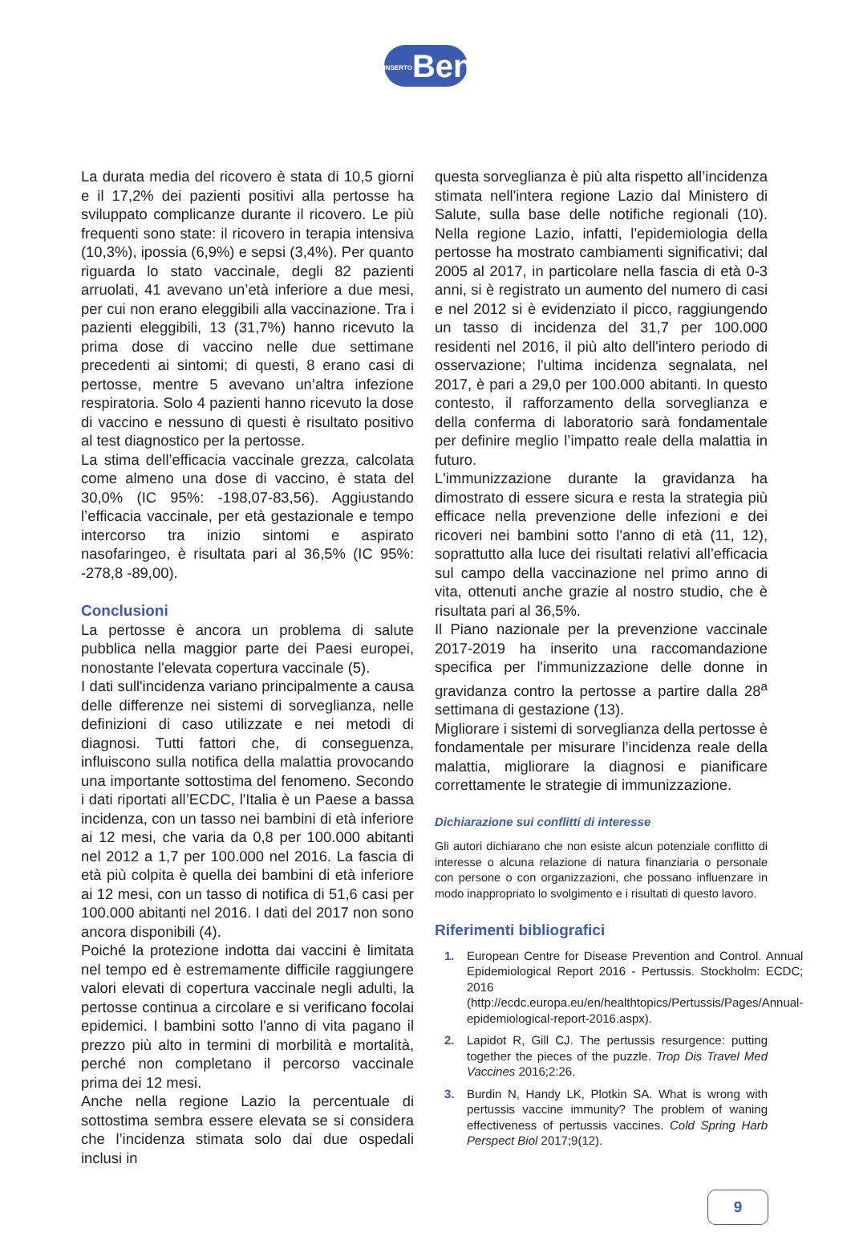INSERTOBen
La durata media del ricovero è stata di 10,5 giorni e il 17,2% dei pazienti positivi alla pertosse ha sviluppato complicanze durante il ricovero. Le più frequenti sono state: il ricovero in terapia intensiva (10,3%), ipossia (6,9%) e sepsi (3,4%). Per quanto riguarda lo stato vaccinale, degli 82 pazienti arruolati, 41 avevano un’età inferiore a due mesi, per cui non erano eleggibili alla vaccinazione. Tra i pazienti eleggibili, 13 (31,7%) hanno ricevuto la prima dose di vaccino nelle due settimane precedenti ai sintomi; di questi, 8 erano casi di pertosse, mentre 5 avevano un’altra infezione respiratoria. Solo 4 pazienti hanno ricevuto la dose di vaccino e nessuno di questi è risultato positivo al test diagnostico per la pertosse.
La stima dell’efficacia vaccinale grezza, calcolata come almeno una dose di vaccino, è stata del 30,0% (IC 95%: -198,07-83,56). Aggiustando l’efficacia vaccinale, per età gestazionale e tempo intercorso tra inizio sintomi e aspirato nasofaringeo, è risultata pari al 36,5% (IC 95%: -278,8 -89,00).
Conclusioni
La pertosse è ancora un problema di salute pubblica nella maggior parte dei Paesi europei, nonostante l'elevata copertura vaccinale (5).
I dati sull'incidenza variano principalmente a causa delle differenze nei sistemi di sorveglianza, nelle definizioni di caso utilizzate e nei metodi di diagnosi. Tutti fattori che, di conseguenza, influiscono sulla notifica della malattia provocando una importante sottostima del fenomeno. Secondo i dati riportati all’ECDC, l'Italia è un Paese a bassa incidenza, con un tasso nei bambini di età inferiore ai 12 mesi, che varia da 0,8 per 100.000 abitanti nel 2012 a 1,7 per 100.000 nel 2016. La fascia di età più colpita è quella dei bambini di età inferiore ai 12 mesi, con un tasso di notifica di 51,6 casi per 100.000 abitanti nel 2016. I dati del 2017 non sono ancora disponibili (4).
Poiché la protezione indotta dai vaccini è limitata nel tempo ed è estremamente difficile raggiungere valori elevati di copertura vaccinale negli adulti, la pertosse continua a circolare e si verificano focolai epidemici. I bambini sotto l'anno di vita pagano il prezzo più alto in termini di morbilità e mortalità, perché non completano il percorso vaccinale prima dei 12 mesi.
Anche nella regione Lazio la percentuale di sottostima sembra essere elevata se si considera che l’incidenza stimata solo dai due ospedali inclusi in
questa sorveglianza è più alta rispetto all’incidenza stimata nell'intera regione Lazio dal Ministero di Salute, sulla base delle notifiche regionali (10). Nella regione Lazio, infatti, l'epidemiologia della pertosse ha mostrato cambiamenti significativi; dal 2005 al 2017, in particolare nella fascia di età 0-3 anni, si è registrato un aumento del numero di casi e nel 2012 si è evidenziato il picco, raggiungendo un tasso di incidenza del 31,7 per 100.000 residenti nel 2016, il più alto dell'intero periodo di osservazione; l'ultima incidenza segnalata, nel 2017, è pari a 29,0 per 100.000 abitanti. In questo contesto, il rafforzamento della sorveglianza e della conferma di laboratorio sarà fondamentale per definire meglio l’impatto reale della malattia in futuro.
L'immunizzazione durante la gravidanza ha dimostrato di essere sicura e resta la strategia più efficace nella prevenzione delle infezioni e dei ricoveri nei bambini sotto l'anno di età (11, 12), soprattutto alla luce dei risultati relativi all’efficacia sul campo della vaccinazione nel primo anno di vita, ottenuti anche grazie al nostro studio, che è risultata pari al 36,5%.
Il Piano nazionale per la prevenzione vaccinale 2017-2019 ha inserito una raccomandazione specifica per l'immunizzazione delle donne in gravidanza contro la pertosse a partire dalla 28<sup>a</sup> settimana di gestazione (13).
Migliorare i sistemi di sorveglianza della pertosse è fondamentale per misurare l’incidenza reale della malattia, migliorare la diagnosi e pianificare correttamente le strategie di immunizzazione.
Dichiarazione sui conflitti di interesse
Gli autori dichiarano che non esiste alcun potenziale conflitto di interesse o alcuna relazione di natura finanziaria o personale con persone o con organizzazioni, che possano influenzare in modo inappropriato lo svolgimento e i risultati di questo lavoro.
Riferimenti bibliografici
1. European Centre for Disease Prevention and Control. Annual Epidemiological Report 2016 - Pertussis. Stockholm: ECDC; 2016 (http://ecdc.europa.eu/en/healthtopics/Pertussis/Pages/Annual-epidemiological-report-2016.aspx).
2. Lapidot R, Gill CJ. The pertussis resurgence: putting together the pieces of the puzzle. Trop Dis Travel Med Vaccines 2016;2:26.
3. Burdin N, Handy LK, Plotkin SA. What is wrong with pertussis vaccine immunity? The problem of waning effectiveness of pertussis vaccines. Cold Spring Harb Perspect Biol 2017;9(12).
9